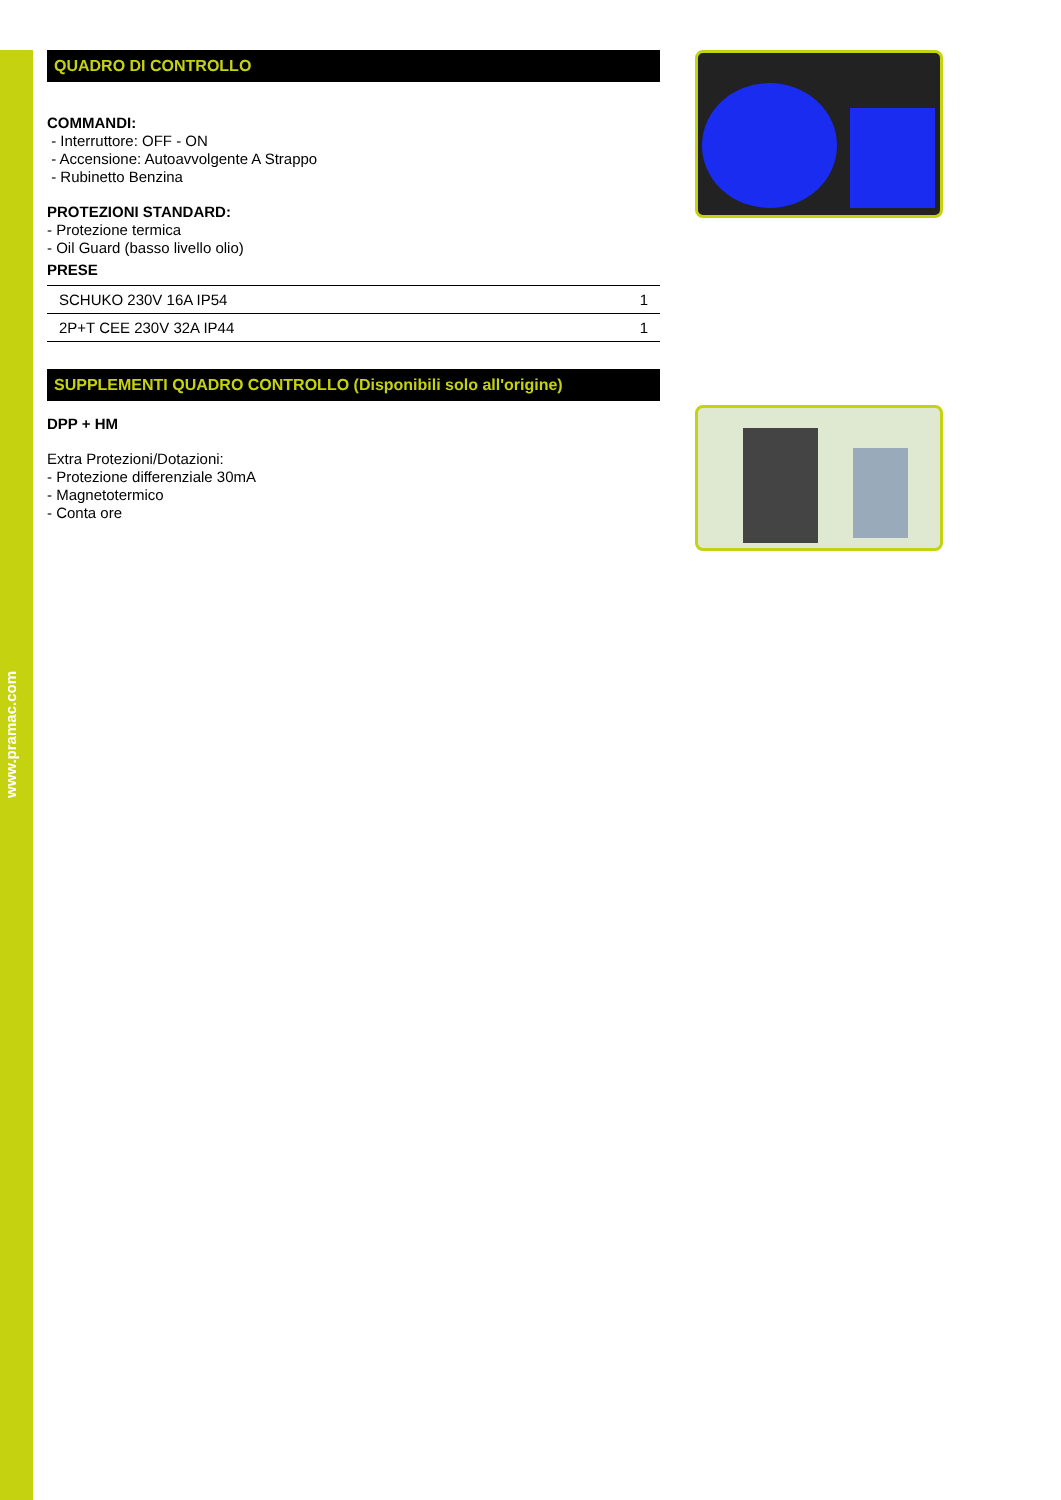www.pramac.com
QUADRO DI CONTROLLO
COMMANDI:
- Interruttore: OFF - ON
- Accensione: Autoavvolgente A Strappo
- Rubinetto Benzina
PROTEZIONI STANDARD:
- Protezione termica
- Oil Guard (basso livello olio)
PRESE
| SCHUKO 230V 16A IP54 | 1 |
| 2P+T CEE 230V 32A IP44 | 1 |
SUPPLEMENTI QUADRO CONTROLLO (Disponibili solo all'origine)
DPP + HM
Extra Protezioni/Dotazioni:
- Protezione differenziale 30mA
- Magnetotermico
- Conta ore